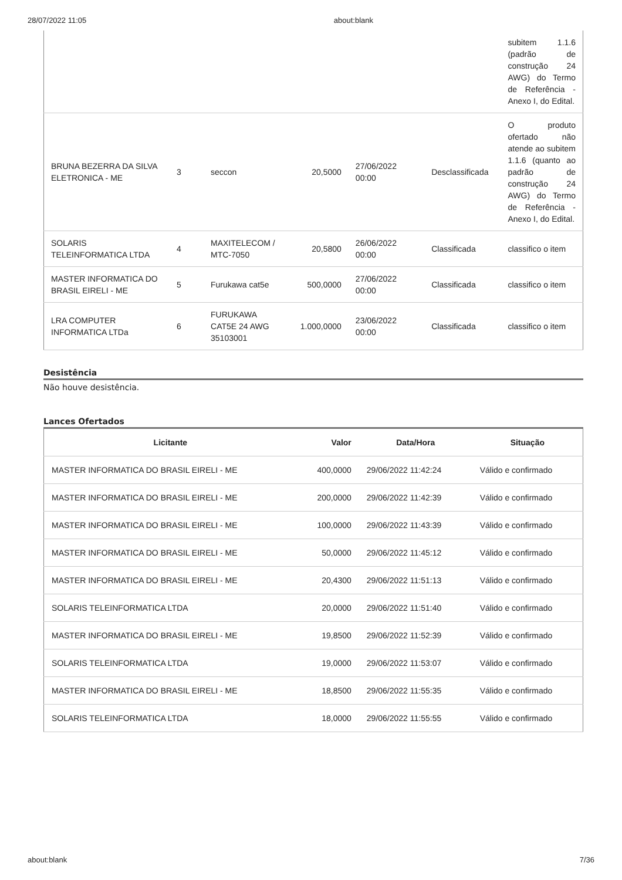28/07/2022 11:05 about:blank
| | | | | | | subitem 1.1.6 (padrão de construção 24 AWG) do Termo de Referência - Anexo I, do Edital. |
| BRUNA BEZERRA DA SILVA ELETRONICA - ME | 3 | seccon | 20,5000 | 27/06/2022 00:00 | Desclassificada | O produto ofertado não atende ao subitem 1.1.6 (quanto ao padrão de construção 24 AWG) do Termo de Referência - Anexo I, do Edital. |
| SOLARIS TELEINFORMATICA LTDA | 4 | MAXITELECOM / MTC-7050 | 20,5800 | 26/06/2022 00:00 | Classificada | classifico o item |
| MASTER INFORMATICA DO BRASIL EIRELI - ME | 5 | Furukawa cat5e | 500,0000 | 27/06/2022 00:00 | Classificada | classifico o item |
| LRA COMPUTER INFORMATICA LTDa | 6 | FURUKAWA CAT5E 24 AWG 35103001 | 1.000,0000 | 23/06/2022 00:00 | Classificada | classifico o item |
Desistência
Não houve desistência.
Lances Ofertados
| Licitante | Valor | Data/Hora | Situação |
| --- | --- | --- | --- |
| MASTER INFORMATICA DO BRASIL EIRELI - ME | 400,0000 | 29/06/2022 11:42:24 | Válido e confirmado |
| MASTER INFORMATICA DO BRASIL EIRELI - ME | 200,0000 | 29/06/2022 11:42:39 | Válido e confirmado |
| MASTER INFORMATICA DO BRASIL EIRELI - ME | 100,0000 | 29/06/2022 11:43:39 | Válido e confirmado |
| MASTER INFORMATICA DO BRASIL EIRELI - ME | 50,0000 | 29/06/2022 11:45:12 | Válido e confirmado |
| MASTER INFORMATICA DO BRASIL EIRELI - ME | 20,4300 | 29/06/2022 11:51:13 | Válido e confirmado |
| SOLARIS TELEINFORMATICA LTDA | 20,0000 | 29/06/2022 11:51:40 | Válido e confirmado |
| MASTER INFORMATICA DO BRASIL EIRELI - ME | 19,8500 | 29/06/2022 11:52:39 | Válido e confirmado |
| SOLARIS TELEINFORMATICA LTDA | 19,0000 | 29/06/2022 11:53:07 | Válido e confirmado |
| MASTER INFORMATICA DO BRASIL EIRELI - ME | 18,8500 | 29/06/2022 11:55:35 | Válido e confirmado |
| SOLARIS TELEINFORMATICA LTDA | 18,0000 | 29/06/2022 11:55:55 | Válido e confirmado |
about:blank 7/36